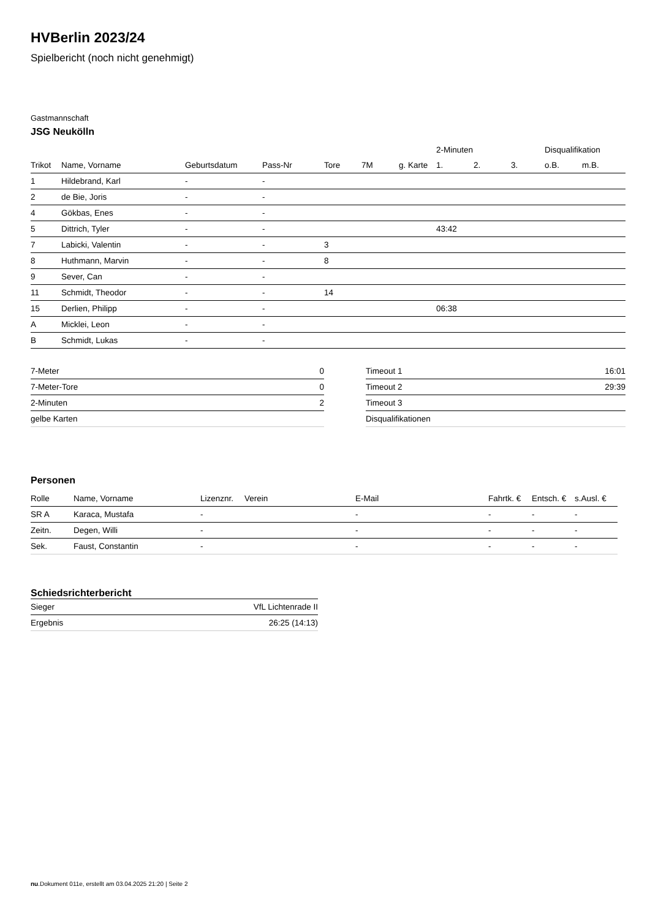HVBerlin 2023/24
Spielbericht (noch nicht genehmigt)
Gastmannschaft
JSG Neukölln
| | | | | | | | 2-Minuten | | | Disqualifikation | |
| --- | --- | --- | --- | --- | --- | --- | --- | --- | --- | --- | --- |
| Trikot | Name, Vorname | Geburtsdatum | Pass-Nr | Tore | 7M | g. Karte | 1. | 2. | 3. | o.B. | m.B. |
| 1 | Hildebrand, Karl | - | - | | | | | | | | |
| 2 | de Bie, Joris | - | - | | | | | | | | |
| 4 | Gökbas, Enes | - | - | | | | | | | | |
| 5 | Dittrich, Tyler | - | - | | | | 43:42 | | | | |
| 7 | Labicki, Valentin | - | - | 3 | | | | | | | |
| 8 | Huthmann, Marvin | - | - | 8 | | | | | | | |
| 9 | Sever, Can | - | - | | | | | | | | |
| 11 | Schmidt, Theodor | - | - | 14 | | | | | | | |
| 15 | Derlien, Philipp | - | - | | | | 06:38 | | | | |
| A | Micklei, Leon | - | - | | | | | | | | |
| B | Schmidt, Lukas | - | - | | | | | | | | |
| 7-Meter | 0 |
| 7-Meter-Tore | 0 |
| 2-Minuten | 2 |
| gelbe Karten | |
| Timeout 1 | 16:01 |
| Timeout 2 | 29:39 |
| Timeout 3 | |
| Disqualifikationen | |
Personen
| Rolle | Name, Vorname | Lizenznr. | Verein | E-Mail | Fahrtk. € | Entsch. € | s.Ausl. € |
| --- | --- | --- | --- | --- | --- | --- | --- |
| SR A | Karaca, Mustafa | - | | - | - | - | - |
| Zeitn. | Degen, Willi | - | | - | - | - | - |
| Sek. | Faust, Constantin | - | | - | - | - | - |
Schiedsrichterbericht
| Sieger | VfL Lichtenrade II |
| Ergebnis | 26:25 (14:13) |
nu.Dokument 011e, erstellt am 03.04.2025 21:20 | Seite 2